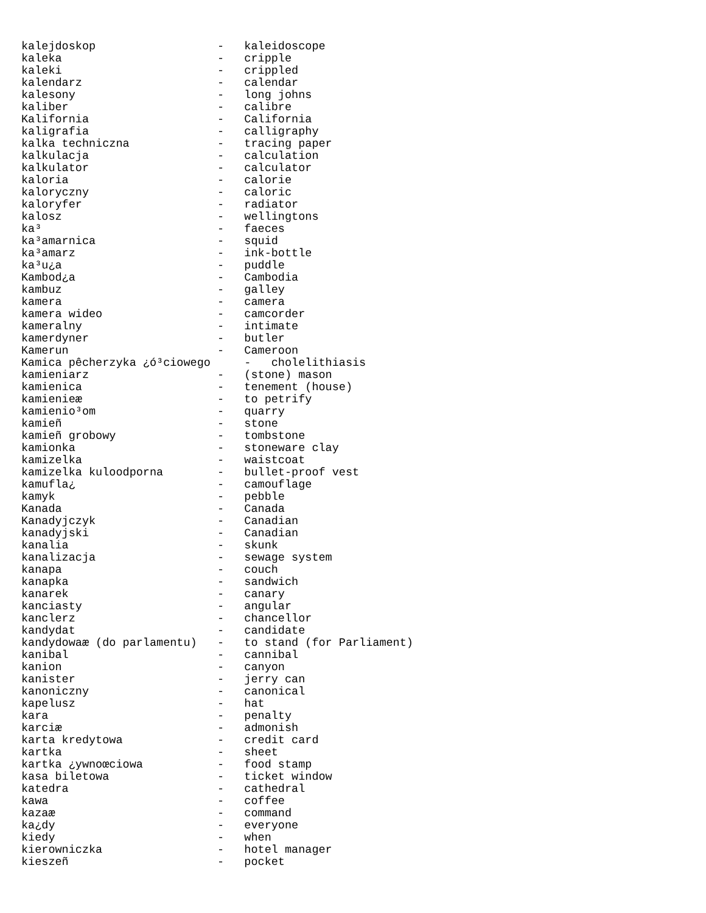kalejdoskop                  -   kaleidoscope
kaleka                       -   cripple
kaleki                       -   crippled
kalendarz                    -   calendar
kalesony                     -   long johns
kaliber                      -   calibre
Kalifornia                   -   California
kaligrafia                   -   calligraphy
kalka techniczna             -   tracing paper
kalkulacja                   -   calculation
kalkulator                   -   calculator
kaloria                      -   calorie
kaloryczny                   -   caloric
kaloryfer                    -   radiator
kalosz                       -   wellingtons
ka³                          -   faeces
ka³amarnica                  -   squid
ka³amarz                     -   ink-bottle
ka³u¿a                       -   puddle
Kambod¿a                     -   Cambodia
kambuz                       -   galley
kamera                       -   camera
kamera wideo                 -   camcorder
kameralny                    -   intimate
kamerdyner                   -   butler
Kamerun                      -   Cameroon
Kamica pêcherzyka ¿ó³ciowego     -   cholelithiasis
kamieniarz                   -   (stone) mason
kamienica                    -   tenement (house)
kamienieæ                    -   to petrify
kamienio³om                  -   quarry
kamieñ                       -   stone
kamieñ grobowy               -   tombstone
kamionka                     -   stoneware clay
kamizelka                    -   waistcoat
kamizelka kuloodporna        -   bullet-proof vest
kamufla¿                     -   camouflage
kamyk                        -   pebble
Kanada                       -   Canada
Kanadyjczyk                  -   Canadian
kanadyjski                   -   Canadian
kanalia                      -   skunk
kanalizacja                  -   sewage system
kanapa                       -   couch
kanapka                      -   sandwich
kanarek                      -   canary
kanciasty                    -   angular
kanclerz                     -   chancellor
kandydat                     -   candidate
kandydowaæ (do parlamentu)   -   to stand (for Parliament)
kanibal                      -   cannibal
kanion                       -   canyon
kanister                     -   jerry can
kanoniczny                   -   canonical
kapelusz                     -   hat
kara                         -   penalty
karciæ                       -   admonish
karta kredytowa              -   credit card
kartka                       -   sheet
kartka ¿ywnoœciowa           -   food stamp
kasa biletowa                -   ticket window
katedra                      -   cathedral
kawa                         -   coffee
kazaæ                        -   command
ka¿dy                        -   everyone
kiedy                        -   when
kierowniczka                 -   hotel manager
kieszeñ                      -   pocket